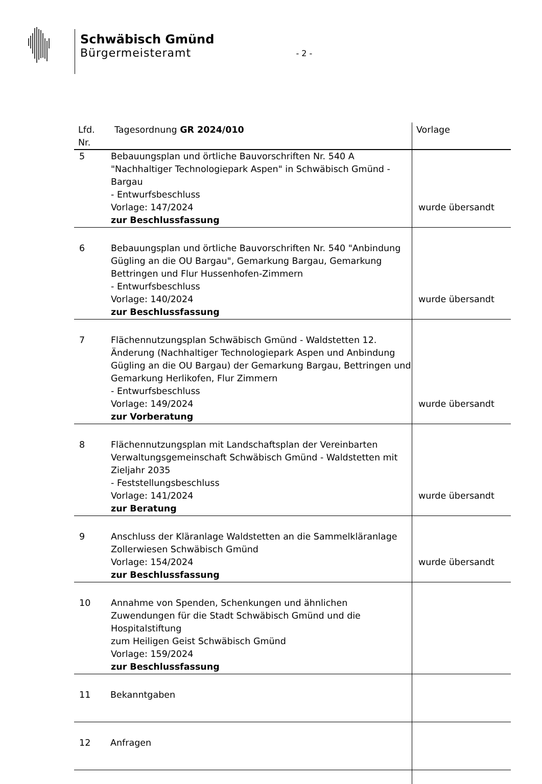Schwäbisch Gmünd
Bürgermeisteramt
- 2 -
| Lfd. Nr. | Tagesordnung GR 2024/010 | Vorlage |
| --- | --- | --- |
| 5 | Bebauungsplan und örtliche Bauvorschriften Nr. 540 A "Nachhaltiger Technologiepark Aspen" in Schwäbisch Gmünd - Bargau - Entwurfsbeschluss Vorlage: 147/2024 zur Beschlussfassung | wurde übersandt |
| 6 | Bebauungsplan und örtliche Bauvorschriften Nr. 540 "Anbindung Gügling an die OU Bargau", Gemarkung Bargau, Gemarkung Bettringen und Flur Hussenhofen-Zimmern - Entwurfsbeschluss Vorlage: 140/2024 zur Beschlussfassung | wurde übersandt |
| 7 | Flächennutzungsplan Schwäbisch Gmünd - Waldstetten 12. Änderung (Nachhaltiger Technologiepark Aspen und Anbindung Gügling an die OU Bargau) der Gemarkung Bargau, Bettringen und Gemarkung Herlikofen, Flur Zimmern - Entwurfsbeschluss Vorlage: 149/2024 zur Vorberatung | wurde übersandt |
| 8 | Flächennutzungsplan mit Landschaftsplan der Vereinbarten Verwaltungsgemeinschaft Schwäbisch Gmünd - Waldstetten mit Zieljahr 2035 - Feststellungsbeschluss Vorlage: 141/2024 zur Beratung | wurde übersandt |
| 9 | Anschluss der Kläranlage Waldstetten an die Sammelkläranlage Zollerwiesen Schwäbisch Gmünd Vorlage: 154/2024 zur Beschlussfassung | wurde übersandt |
| 10 | Annahme von Spenden, Schenkungen und ähnlichen Zuwendungen für die Stadt Schwäbisch Gmünd und die Hospitalstiftung zum Heiligen Geist Schwäbisch Gmünd Vorlage: 159/2024 zur Beschlussfassung | |
| 11 | Bekanntgaben | |
| 12 | Anfragen | |